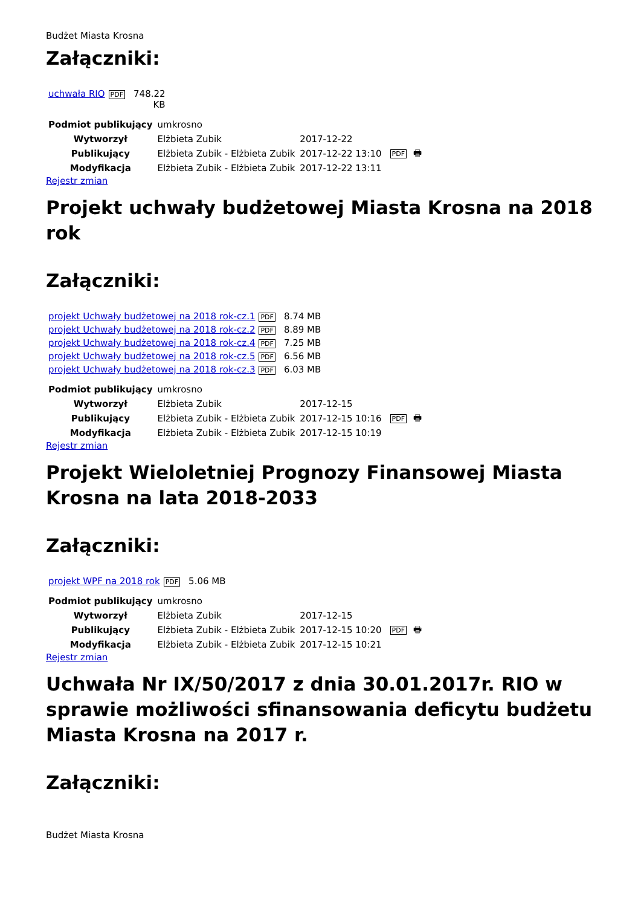Budżet Miasta Krosna
Załączniki:
| uchwała RIO PDF | 748.22 KB |
| Podmiot publikujący | umkrosno | | |
| Wytworzył | Elżbieta Zubik | 2017-12-22 | PDF 🖶 |
| Publikujący | Elżbieta Zubik - Elżbieta Zubik | 2017-12-22 13:10 | |
| Modyfikacja | Elżbieta Zubik - Elżbieta Zubik | 2017-12-22 13:11 | |
Rejestr zmian
Projekt uchwały budżetowej Miasta Krosna na 2018 rok
Załączniki:
| projekt Uchwały budżetowej na 2018 rok-cz.1 PDF | 8.74 MB |
| projekt Uchwały budżetowej na 2018 rok-cz.2 PDF | 8.89 MB |
| projekt Uchwały budżetowej na 2018 rok-cz.4 PDF | 7.25 MB |
| projekt Uchwały budżetowej na 2018 rok-cz.5 PDF | 6.56 MB |
| projekt Uchwały budżetowej na 2018 rok-cz.3 PDF | 6.03 MB |
| Podmiot publikujący | umkrosno | | |
| Wytworzył | Elżbieta Zubik | 2017-12-15 | PDF 🖶 |
| Publikujący | Elżbieta Zubik - Elżbieta Zubik | 2017-12-15 10:16 | |
| Modyfikacja | Elżbieta Zubik - Elżbieta Zubik | 2017-12-15 10:19 | |
Rejestr zmian
Projekt Wieloletniej Prognozy Finansowej Miasta Krosna na lata 2018-2033
Załączniki:
| projekt WPF na 2018 rok PDF | 5.06 MB |
| Podmiot publikujący | umkrosno | | |
| Wytworzył | Elżbieta Zubik | 2017-12-15 | PDF 🖶 |
| Publikujący | Elżbieta Zubik - Elżbieta Zubik | 2017-12-15 10:20 | |
| Modyfikacja | Elżbieta Zubik - Elżbieta Zubik | 2017-12-15 10:21 | |
Rejestr zmian
Uchwała Nr IX/50/2017 z dnia 30.01.2017r. RIO w sprawie możliwości sfinansowania deficytu budżetu Miasta Krosna na 2017 r.
Załączniki:
Budżet Miasta Krosna